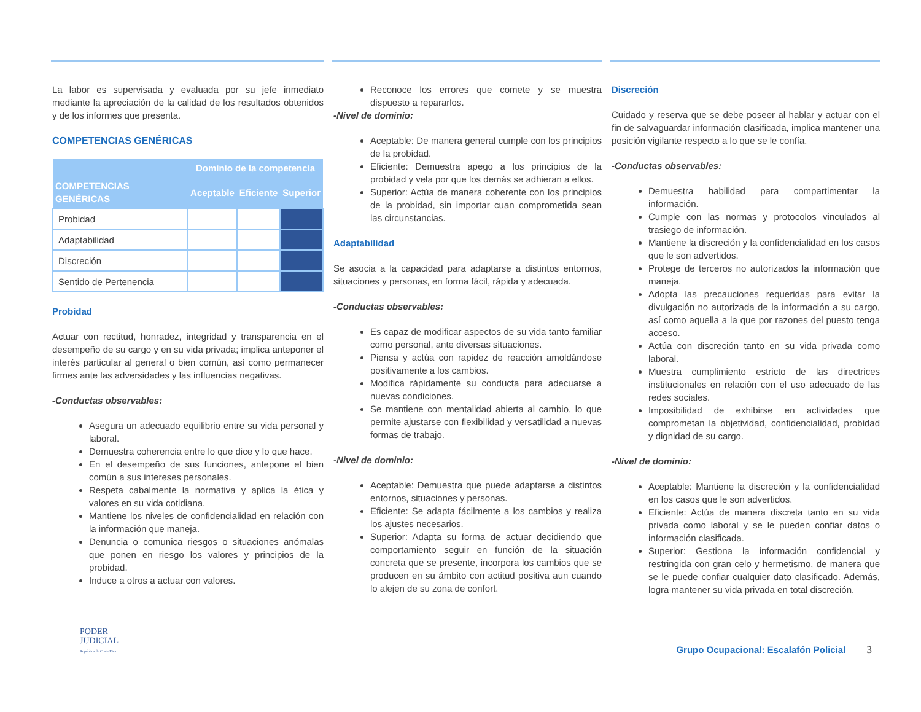La labor es supervisada y evaluada por su jefe inmediato mediante la apreciación de la calidad de los resultados obtenidos y de los informes que presenta.
COMPETENCIAS GENÉRICAS
| | Dominio de la competencia | | |
| --- | --- | --- | --- |
| COMPETENCIAS GENÉRICAS | Aceptable | Eficiente | Superior |
| Probidad | | | |
| Adaptabilidad | | | |
| Discreción | | | |
| Sentido de Pertenencia | | | |
Probidad
Actuar con rectitud, honradez, integridad y transparencia en el desempeño de su cargo y en su vida privada; implica anteponer el interés particular al general o bien común, así como permanecer firmes ante las adversidades y las influencias negativas.
-Conductas observables:
Asegura un adecuado equilibrio entre su vida personal y laboral.
Demuestra coherencia entre lo que dice y lo que hace.
En el desempeño de sus funciones, antepone el bien común a sus intereses personales.
Respeta cabalmente la normativa y aplica la ética y valores en su vida cotidiana.
Mantiene los niveles de confidencialidad en relación con la información que maneja.
Denuncia o comunica riesgos o situaciones anómalas que ponen en riesgo los valores y principios de la probidad.
Induce a otros a actuar con valores.
Reconoce los errores que comete y se muestra dispuesto a repararlos.
-Nivel de dominio:
Aceptable: De manera general cumple con los principios de la probidad.
Eficiente: Demuestra apego a los principios de la probidad y vela por que los demás se adhieran a ellos.
Superior: Actúa de manera coherente con los principios de la probidad, sin importar cuan comprometida sean las circunstancias.
Adaptabilidad
Se asocia a la capacidad para adaptarse a distintos entornos, situaciones y personas, en forma fácil, rápida y adecuada.
-Conductas observables:
Es capaz de modificar aspectos de su vida tanto familiar como personal, ante diversas situaciones.
Piensa y actúa con rapidez de reacción amoldándose positivamente a los cambios.
Modifica rápidamente su conducta para adecuarse a nuevas condiciones.
Se mantiene con mentalidad abierta al cambio, lo que permite ajustarse con flexibilidad y versatilidad a nuevas formas de trabajo.
-Nivel de dominio:
Aceptable: Demuestra que puede adaptarse a distintos entornos, situaciones y personas.
Eficiente: Se adapta fácilmente a los cambios y realiza los ajustes necesarios.
Superior: Adapta su forma de actuar decidiendo que comportamiento seguir en función de la situación concreta que se presente, incorpora los cambios que se producen en su ámbito con actitud positiva aun cuando lo alejen de su zona de confort.
Discreción
Cuidado y reserva que se debe poseer al hablar y actuar con el fin de salvaguardar información clasificada, implica mantener una posición vigilante respecto a lo que se le confía.
-Conductas observables:
Demuestra habilidad para compartimentar la información.
Cumple con las normas y protocolos vinculados al trasiego de información.
Mantiene la discreción y la confidencialidad en los casos que le son advertidos.
Protege de terceros no autorizados la información que maneja.
Adopta las precauciones requeridas para evitar la divulgación no autorizada de la información a su cargo, así como aquella a la que por razones del puesto tenga acceso.
Actúa con discreción tanto en su vida privada como laboral.
Muestra cumplimiento estricto de las directrices institucionales en relación con el uso adecuado de las redes sociales.
Imposibilidad de exhibirse en actividades que comprometan la objetividad, confidencialidad, probidad y dignidad de su cargo.
-Nivel de dominio:
Aceptable: Mantiene la discreción y la confidencialidad en los casos que le son advertidos.
Eficiente: Actúa de manera discreta tanto en su vida privada como laboral y se le pueden confiar datos o información clasificada.
Superior: Gestiona la información confidencial y restringida con gran celo y hermetismo, de manera que se le puede confiar cualquier dato clasificado. Además, logra mantener su vida privada en total discreción.
PODER
JUDICIAL
República de Costa Rica
Grupo Ocupacional: Escalafón Policial 3